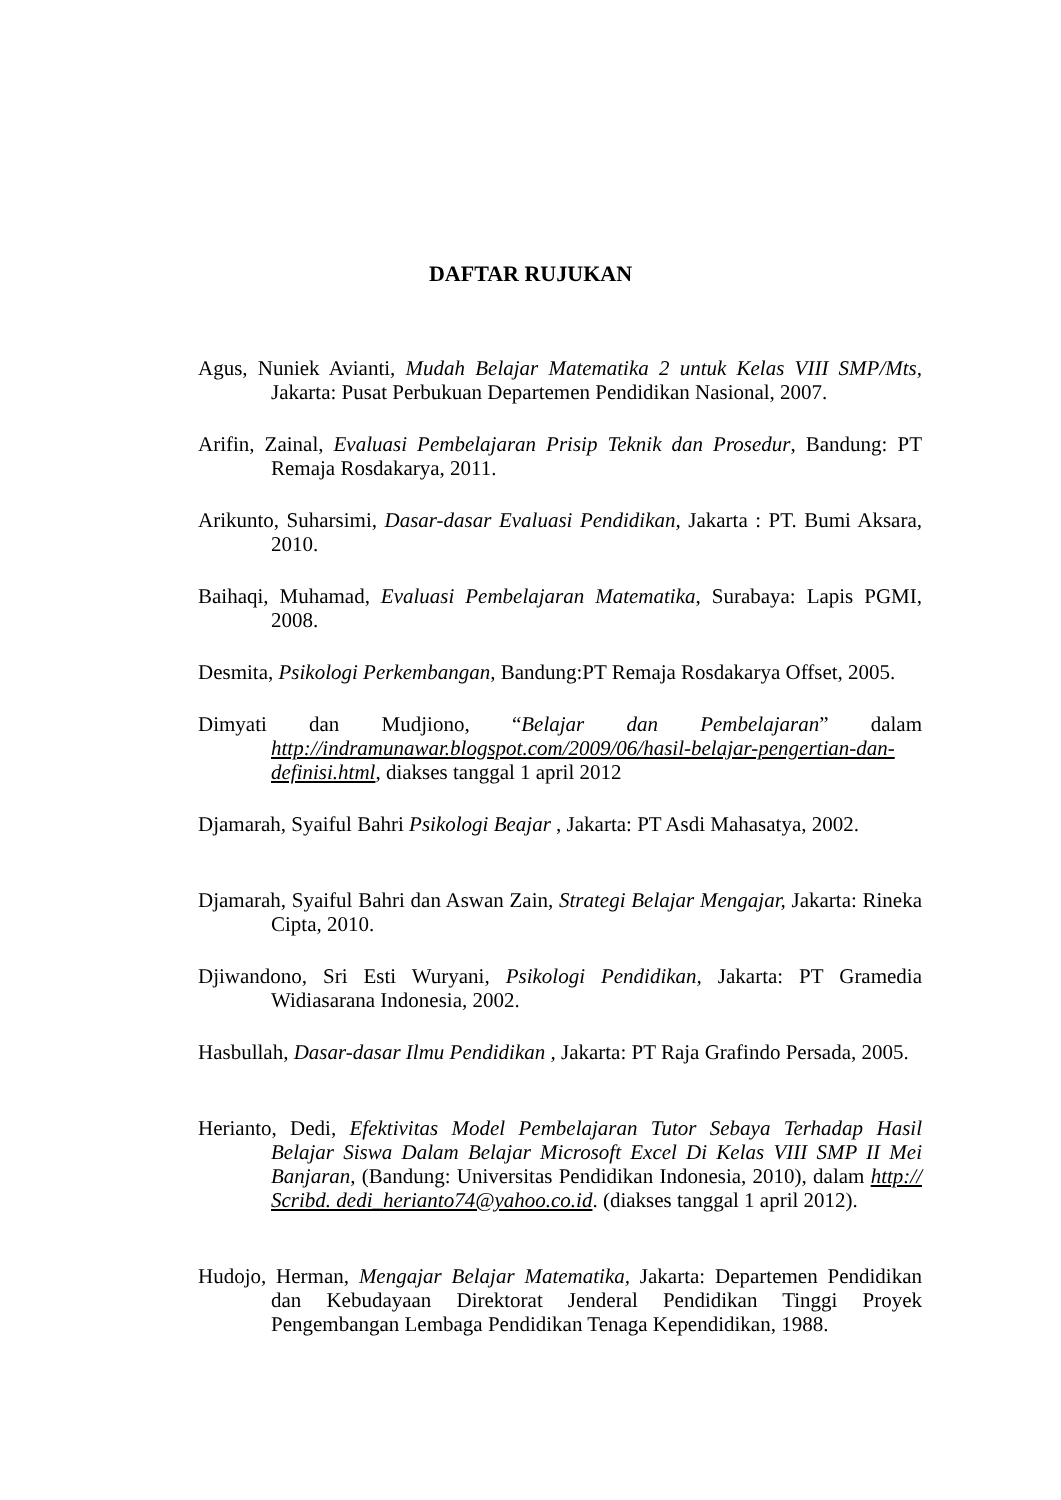DAFTAR RUJUKAN
Agus, Nuniek Avianti, Mudah Belajar Matematika 2 untuk Kelas VIII SMP/Mts, Jakarta: Pusat Perbukuan Departemen Pendidikan Nasional, 2007.
Arifin, Zainal, Evaluasi Pembelajaran Prisip Teknik dan Prosedur, Bandung: PT Remaja Rosdakarya, 2011.
Arikunto, Suharsimi, Dasar-dasar Evaluasi Pendidikan, Jakarta : PT. Bumi Aksara, 2010.
Baihaqi, Muhamad, Evaluasi Pembelajaran Matematika, Surabaya: Lapis PGMI, 2008.
Desmita, Psikologi Perkembangan, Bandung:PT Remaja Rosdakarya Offset, 2005.
Dimyati dan Mudjiono, “Belajar dan Pembelajaran” dalam http://indramunawar.blogspot.com/2009/06/hasil-belajar-pengertian-dan-definisi.html, diakses tanggal 1 april 2012
Djamarah, Syaiful Bahri Psikologi Beajar , Jakarta: PT Asdi Mahasatya, 2002.
Djamarah, Syaiful Bahri dan Aswan Zain, Strategi Belajar Mengajar, Jakarta: Rineka Cipta, 2010.
Djiwandono, Sri Esti Wuryani, Psikologi Pendidikan, Jakarta: PT Gramedia Widiasarana Indonesia, 2002.
Hasbullah, Dasar-dasar Ilmu Pendidikan , Jakarta: PT Raja Grafindo Persada, 2005.
Herianto, Dedi, Efektivitas Model Pembelajaran Tutor Sebaya Terhadap Hasil Belajar Siswa Dalam Belajar Microsoft Excel Di Kelas VIII SMP II Mei Banjaran, (Bandung: Universitas Pendidikan Indonesia, 2010), dalam http:// Scribd. dedi_herianto74@yahoo.co.id. (diakses tanggal 1 april 2012).
Hudojo, Herman, Mengajar Belajar Matematika, Jakarta: Departemen Pendidikan dan Kebudayaan Direktorat Jenderal Pendidikan Tinggi Proyek Pengembangan Lembaga Pendidikan Tenaga Kependidikan, 1988.